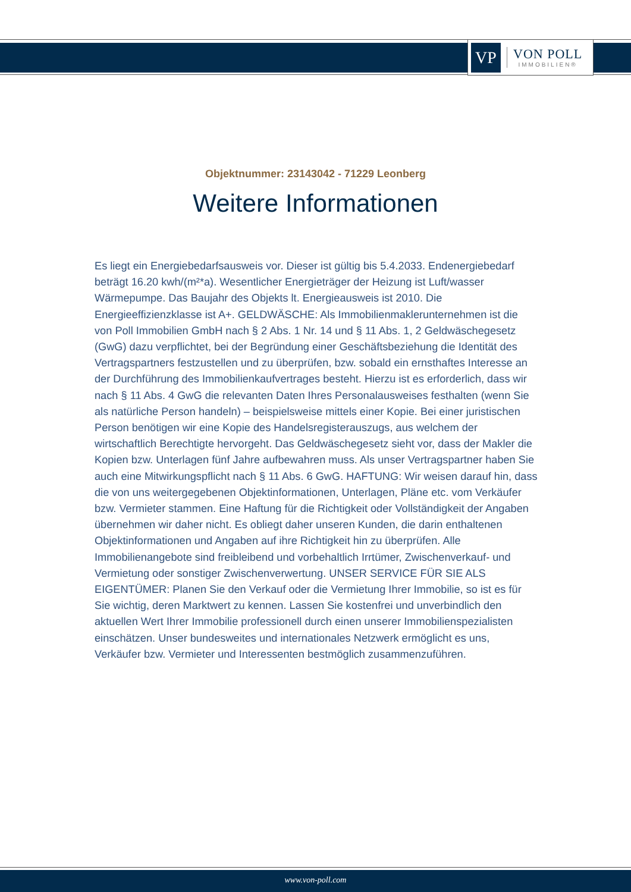VP
VON POLL
IMMOBILIEN®
Objektnummer: 23143042 - 71229 Leonberg
Weitere Informationen
Es liegt ein Energiebedarfsausweis vor. Dieser ist gültig bis 5.4.2033. Endenergiebedarf beträgt 16.20 kwh/(m²*a). Wesentlicher Energieträger der Heizung ist Luft/wasser Wärmepumpe. Das Baujahr des Objekts lt. Energieausweis ist 2010. Die Energieeffizienzklasse ist A+. GELDWÄSCHE: Als Immobilienmaklerunternehmen ist die von Poll Immobilien GmbH nach § 2 Abs. 1 Nr. 14 und § 11 Abs. 1, 2 Geldwäschegesetz (GwG) dazu verpflichtet, bei der Begründung einer Geschäftsbeziehung die Identität des Vertragspartners festzustellen und zu überprüfen, bzw. sobald ein ernsthaftes Interesse an der Durchführung des Immobilienkaufvertrages besteht. Hierzu ist es erforderlich, dass wir nach § 11 Abs. 4 GwG die relevanten Daten Ihres Personalausweises festhalten (wenn Sie als natürliche Person handeln) – beispielsweise mittels einer Kopie. Bei einer juristischen Person benötigen wir eine Kopie des Handelsregisterauszugs, aus welchem der wirtschaftlich Berechtigte hervorgeht. Das Geldwäschegesetz sieht vor, dass der Makler die Kopien bzw. Unterlagen fünf Jahre aufbewahren muss. Als unser Vertragspartner haben Sie auch eine Mitwirkungspflicht nach § 11 Abs. 6 GwG. HAFTUNG: Wir weisen darauf hin, dass die von uns weitergegebenen Objektinformationen, Unterlagen, Pläne etc. vom Verkäufer bzw. Vermieter stammen. Eine Haftung für die Richtigkeit oder Vollständigkeit der Angaben übernehmen wir daher nicht. Es obliegt daher unseren Kunden, die darin enthaltenen Objektinformationen und Angaben auf ihre Richtigkeit hin zu überprüfen. Alle Immobilienangebote sind freibleibend und vorbehaltlich Irrtümer, Zwischenverkauf- und Vermietung oder sonstiger Zwischenverwertung. UNSER SERVICE FÜR SIE ALS EIGENTÜMER: Planen Sie den Verkauf oder die Vermietung Ihrer Immobilie, so ist es für Sie wichtig, deren Marktwert zu kennen. Lassen Sie kostenfrei und unverbindlich den aktuellen Wert Ihrer Immobilie professionell durch einen unserer Immobilienspezialisten einschätzen. Unser bundesweites und internationales Netzwerk ermöglicht es uns, Verkäufer bzw. Vermieter und Interessenten bestmöglich zusammenzuführen.
www.von-poll.com